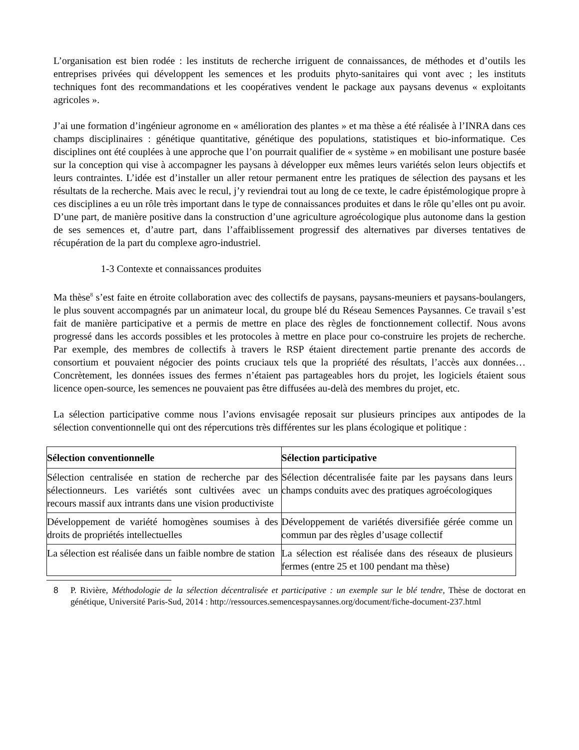L’organisation est bien rodée : les instituts de recherche irriguent de connaissances, de méthodes et d’outils les entreprises privées qui développent les semences et les produits phyto-sanitaires qui vont avec ; les instituts techniques font des recommandations et les coopératives vendent le package aux paysans devenus « exploitants agricoles ».
J’ai une formation d’ingénieur agronome en « amélioration des plantes » et ma thèse a été réalisée à l’INRA dans ces champs disciplinaires : génétique quantitative, génétique des populations, statistiques et bio-informatique. Ces disciplines ont été couplées à une approche que l’on pourrait qualifier de « système » en mobilisant une posture basée sur la conception qui vise à accompagner les paysans à développer eux mêmes leurs variétés selon leurs objectifs et leurs contraintes. L’idée est d’installer un aller retour permanent entre les pratiques de sélection des paysans et les résultats de la recherche. Mais avec le recul, j’y reviendrai tout au long de ce texte, le cadre épistémologique propre à ces disciplines a eu un rôle très important dans le type de connaissances produites et dans le rôle qu’elles ont pu avoir. D’une part, de manière positive dans la construction d’une agriculture agroécologique plus autonome dans la gestion de ses semences et, d’autre part, dans l’affaiblissement progressif des alternatives par diverses tentatives de récupération de la part du complexe agro-industriel.
1-3 Contexte et connaissances produites
Ma thèse<sup>8</sup> s’est faite en étroite collaboration avec des collectifs de paysans, paysans-meuniers et paysans-boulangers, le plus souvent accompagnés par un animateur local, du groupe blé du Réseau Semences Paysannes. Ce travail s’est fait de manière participative et a permis de mettre en place des règles de fonctionnement collectif. Nous avons progressé dans les accords possibles et les protocoles à mettre en place pour co-construire les projets de recherche. Par exemple, des membres de collectifs à travers le RSP étaient directement partie prenante des accords de consortium et pouvaient négocier des points cruciaux tels que la propriété des résultats, l’accès aux données… Concrètement, les données issues des fermes n’étaient pas partageables hors du projet, les logiciels étaient sous licence open-source, les semences ne pouvaient pas être diffusées au-delà des membres du projet, etc.
La sélection participative comme nous l’avions envisagée reposait sur plusieurs principes aux antipodes de la sélection conventionnelle qui ont des répercutions très différentes sur les plans écologique et politique :
| Sélection conventionnelle | Sélection participative |
| --- | --- |
| Sélection centralisée en station de recherche par des sélectionneurs. Les variétés sont cultivées avec un recours massif aux intrants dans une vision productiviste | Sélection décentralisée faite par les paysans dans leurs champs conduits avec des pratiques agroécologiques |
| Développement de variété homogènes soumises à des droits de propriétés intellectuelles | Développement de variétés diversifiée gérée comme un commun par des règles d’usage collectif |
| La sélection est réalisée dans un faible nombre de station | La sélection est réalisée dans des réseaux de plusieurs fermes (entre 25 et 100 pendant ma thèse) |
8 P. Rivière, Méthodologie de la sélection décentralisée et participative : un exemple sur le blé tendre, Thèse de doctorat en génétique, Université Paris-Sud, 2014 : http://ressources.semencespaysannes.org/document/fiche-document-237.html